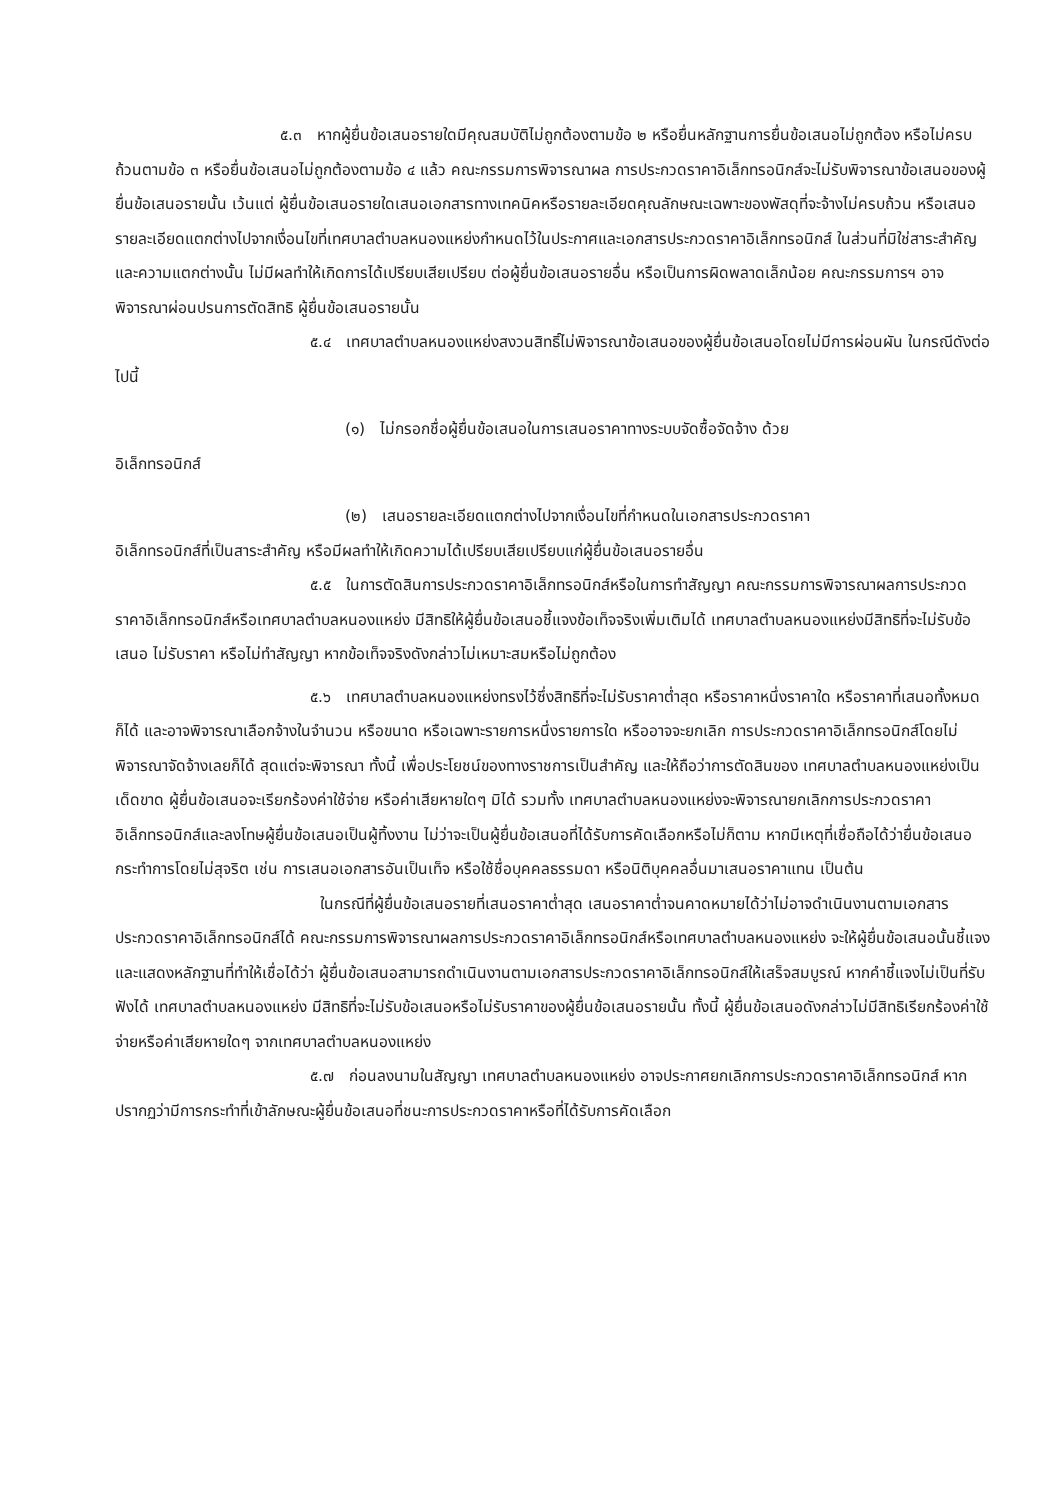๕.๓ หากผู้ยื่นข้อเสนอรายใดมีคุณสมบัติไม่ถูกต้องตามข้อ ๒ หรือยื่นหลักฐานการยื่นข้อเสนอไม่ถูกต้อง หรือไม่ครบถ้วนตามข้อ ๓ หรือยื่นข้อเสนอไม่ถูกต้องตามข้อ ๔ แล้ว คณะกรรมการพิจารณาผล การประกวดราคาอิเล็กทรอนิกส์จะไม่รับพิจารณาข้อเสนอของผู้ยื่นข้อเสนอรายนั้น เว้นแต่ ผู้ยื่นข้อเสนอรายใดเสนอเอกสารทางเทคนิคหรือรายละเอียดคุณลักษณะเฉพาะของพัสดุที่จะจ้างไม่ครบถ้วน หรือเสนอรายละเอียดแตกต่างไปจากเงื่อนไขที่เทศบาลตำบลหนองแหย่งกำหนดไว้ในประกาศและเอกสารประกวดราคาอิเล็กทรอนิกส์ ในส่วนที่มิใช่สาระสำคัญและความแตกต่างนั้น ไม่มีผลทำให้เกิดการได้เปรียบเสียเปรียบ ต่อผู้ยื่นข้อเสนอรายอื่น หรือเป็นการผิดพลาดเล็กน้อย คณะกรรมการฯ อาจพิจารณาผ่อนปรนการตัดสิทธิ ผู้ยื่นข้อเสนอรายนั้น
๕.๔ เทศบาลตำบลหนองแหย่งสงวนสิทธิ์ไม่พิจารณาข้อเสนอของผู้ยื่นข้อเสนอโดยไม่มีการผ่อนผัน ในกรณีดังต่อไปนี้
(๑) ไม่กรอกชื่อผู้ยื่นข้อเสนอในการเสนอราคาทางระบบจัดซื้อจัดจ้าง ด้วย
อิเล็กทรอนิกส์
(๒) เสนอรายละเอียดแตกต่างไปจากเงื่อนไขที่กำหนดในเอกสารประกวดราคา
อิเล็กทรอนิกส์ที่เป็นสาระสำคัญ หรือมีผลทำให้เกิดความได้เปรียบเสียเปรียบแก่ผู้ยื่นข้อเสนอรายอื่น
๕.๕ ในการตัดสินการประกวดราคาอิเล็กทรอนิกส์หรือในการทำสัญญา คณะกรรมการพิจารณาผลการประกวดราคาอิเล็กทรอนิกส์หรือเทศบาลตำบลหนองแหย่ง มีสิทธิให้ผู้ยื่นข้อเสนอชี้แจงข้อเท็จจริงเพิ่มเติมได้ เทศบาลตำบลหนองแหย่งมีสิทธิที่จะไม่รับข้อเสนอ ไม่รับราคา หรือไม่ทำสัญญา หากข้อเท็จจริงดังกล่าวไม่เหมาะสมหรือไม่ถูกต้อง
๕.๖ เทศบาลตำบลหนองแหย่งทรงไว้ซึ่งสิทธิที่จะไม่รับราคาต่ำสุด หรือราคาหนึ่งราคาใด หรือราคาที่เสนอทั้งหมดก็ได้ และอาจพิจารณาเลือกจ้างในจำนวน หรือขนาด หรือเฉพาะรายการหนึ่งรายการใด หรืออาจจะยกเลิก การประกวดราคาอิเล็กทรอนิกส์โดยไม่พิจารณาจัดจ้างเลยก็ได้ สุดแต่จะพิจารณา ทั้งนี้ เพื่อประโยชน์ของทางราชการเป็นสำคัญ และให้ถือว่าการตัดสินของ เทศบาลตำบลหนองแหย่งเป็นเด็ดขาด ผู้ยื่นข้อเสนอจะเรียกร้องค่าใช้จ่าย หรือค่าเสียหายใดๆ มิได้ รวมทั้ง เทศบาลตำบลหนองแหย่งจะพิจารณายกเลิกการประกวดราคาอิเล็กทรอนิกส์และลงโทษผู้ยื่นข้อเสนอเป็นผู้ทิ้งงาน ไม่ว่าจะเป็นผู้ยื่นข้อเสนอที่ได้รับการคัดเลือกหรือไม่ก็ตาม หากมีเหตุที่เชื่อถือได้ว่ายื่นข้อเสนอกระทำการโดยไม่สุจริต เช่น การเสนอเอกสารอันเป็นเท็จ หรือใช้ชื่อบุคคลธรรมดา หรือนิติบุคคลอื่นมาเสนอราคาแทน เป็นต้น
ในกรณีที่ผู้ยื่นข้อเสนอรายที่เสนอราคาต่ำสุด เสนอราคาต่ำจนคาดหมายได้ว่าไม่อาจดำเนินงานตามเอกสารประกวดราคาอิเล็กทรอนิกส์ได้ คณะกรรมการพิจารณาผลการประกวดราคาอิเล็กทรอนิกส์หรือเทศบาลตำบลหนองแหย่ง จะให้ผู้ยื่นข้อเสนอนั้นชี้แจงและแสดงหลักฐานที่ทำให้เชื่อได้ว่า ผู้ยื่นข้อเสนอสามารถดำเนินงานตามเอกสารประกวดราคาอิเล็กทรอนิกส์ให้เสร็จสมบูรณ์ หากคำชี้แจงไม่เป็นที่รับฟังได้ เทศบาลตำบลหนองแหย่ง มีสิทธิที่จะไม่รับข้อเสนอหรือไม่รับราคาของผู้ยื่นข้อเสนอรายนั้น ทั้งนี้ ผู้ยื่นข้อเสนอดังกล่าวไม่มีสิทธิเรียกร้องค่าใช้จ่ายหรือค่าเสียหายใดๆ จากเทศบาลตำบลหนองแหย่ง
๕.๗ ก่อนลงนามในสัญญา เทศบาลตำบลหนองแหย่ง อาจประกาศยกเลิกการประกวดราคาอิเล็กทรอนิกส์ หากปรากฏว่ามีการกระทำที่เข้าลักษณะผู้ยื่นข้อเสนอที่ชนะการประกวดราคาหรือที่ได้รับการคัดเลือก